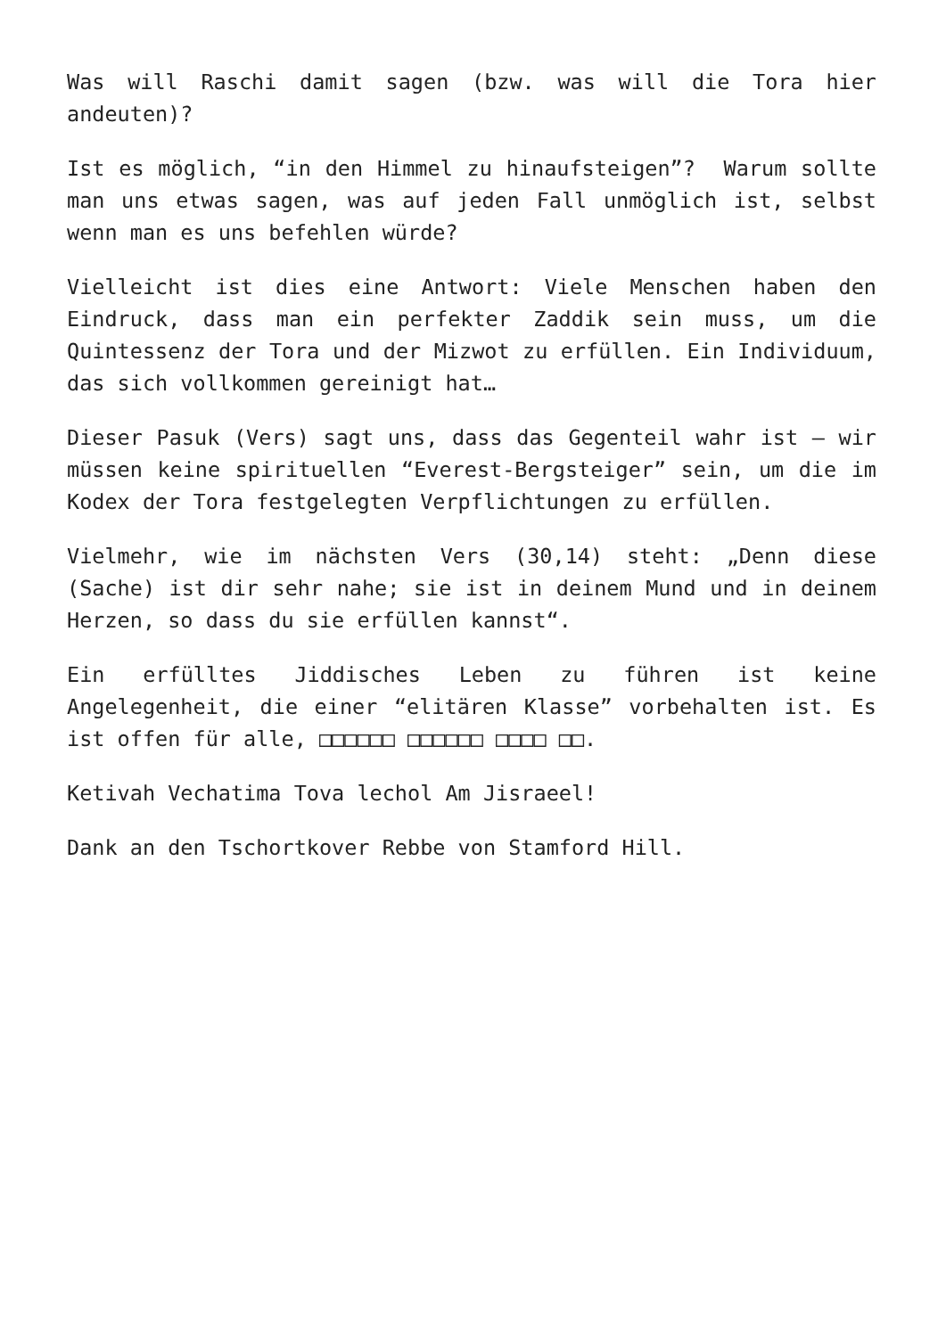Was will Raschi damit sagen (bzw. was will die Tora hier andeuten)?
Ist es möglich, “in den Himmel zu hinaufsteigen”? Warum sollte man uns etwas sagen, was auf jeden Fall unmöglich ist, selbst wenn man es uns befehlen würde?
Vielleicht ist dies eine Antwort: Viele Menschen haben den Eindruck, dass man ein perfekter Zaddik sein muss, um die Quintessenz der Tora und der Mizwot zu erfüllen. Ein Individuum, das sich vollkommen gereinigt hat…
Dieser Pasuk (Vers) sagt uns, dass das Gegenteil wahr ist – wir müssen keine spirituellen “Everest-Bergsteiger” sein, um die im Kodex der Tora festgelegten Verpflichtungen zu erfüllen.
Vielmehr, wie im nächsten Vers (30,14) steht: „Denn diese (Sache) ist dir sehr nahe; sie ist in deinem Mund und in deinem Herzen, so dass du sie erfüllen kannst“.
Ein erfülltes Jiddisches Leben zu führen ist keine Angelegenheit, die einer “elitären Klasse” vorbehalten ist. Es ist offen für alle, □□□□□□ □□□□□□ □□□□ □□.
Ketivah Vechatima Tova lechol Am Jisraeel!
Dank an den Tschortkover Rebbe von Stamford Hill.